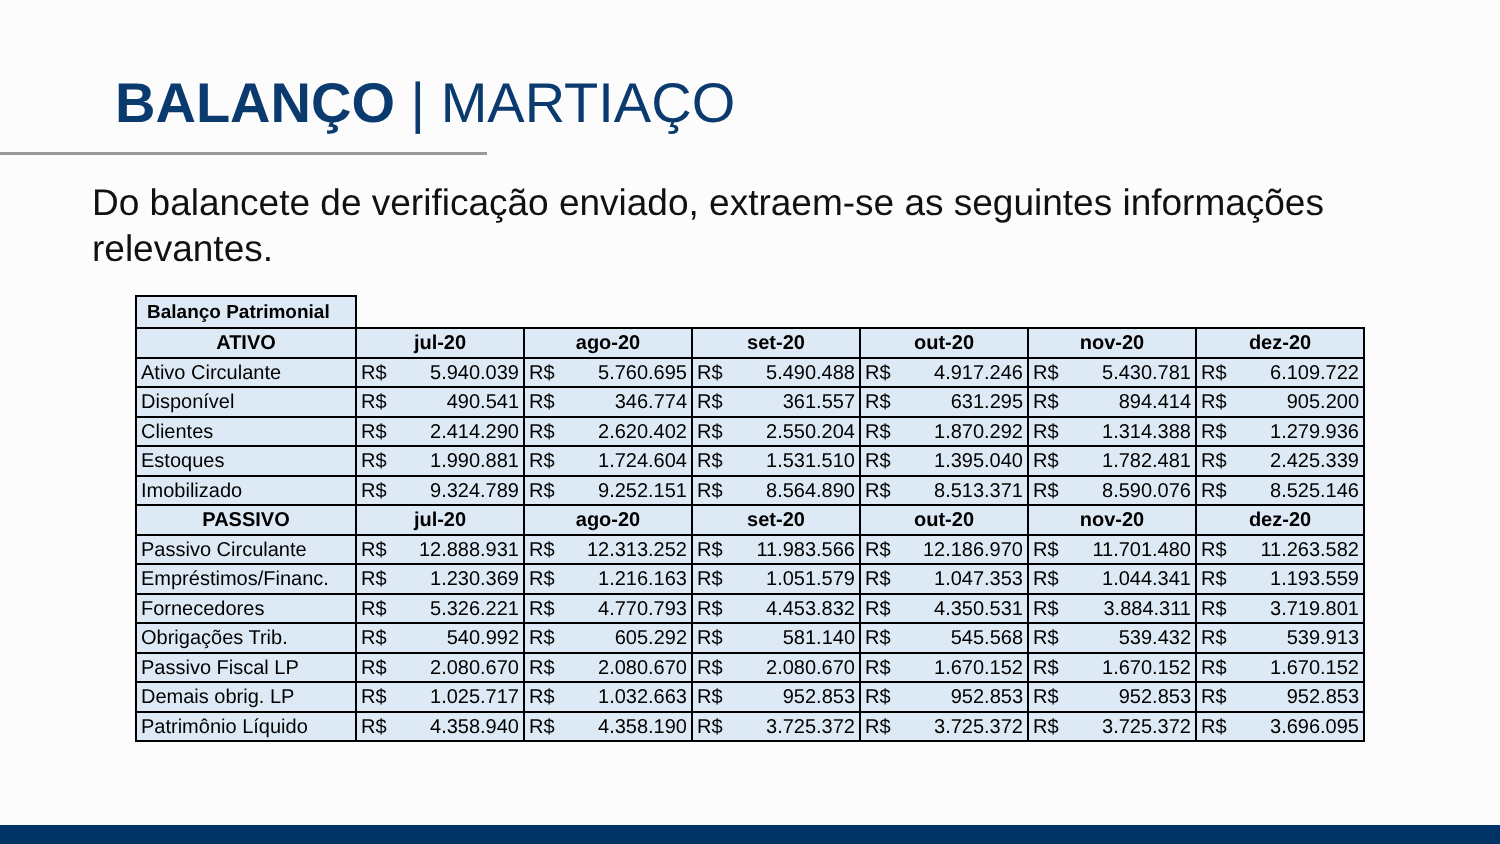BALANÇO | MARTIAÇO
Do balancete de verificação enviado, extraem-se as seguintes informações relevantes.
Balanço Patrimonial
| ATIVO | jul-20 | | ago-20 | | set-20 | | out-20 | | nov-20 | | dez-20 | |
| --- | --- | --- | --- | --- | --- | --- | --- | --- | --- | --- | --- | --- |
| Ativo Circulante | R$ | 5.940.039 | R$ | 5.760.695 | R$ | 5.490.488 | R$ | 4.917.246 | R$ | 5.430.781 | R$ | 6.109.722 |
| Disponível | R$ | 490.541 | R$ | 346.774 | R$ | 361.557 | R$ | 631.295 | R$ | 894.414 | R$ | 905.200 |
| Clientes | R$ | 2.414.290 | R$ | 2.620.402 | R$ | 2.550.204 | R$ | 1.870.292 | R$ | 1.314.388 | R$ | 1.279.936 |
| Estoques | R$ | 1.990.881 | R$ | 1.724.604 | R$ | 1.531.510 | R$ | 1.395.040 | R$ | 1.782.481 | R$ | 2.425.339 |
| Imobilizado | R$ | 9.324.789 | R$ | 9.252.151 | R$ | 8.564.890 | R$ | 8.513.371 | R$ | 8.590.076 | R$ | 8.525.146 |
| PASSIVO | jul-20 | | ago-20 | | set-20 | | out-20 | | nov-20 | | dez-20 | |
| Passivo Circulante | R$ | 12.888.931 | R$ | 12.313.252 | R$ | 11.983.566 | R$ | 12.186.970 | R$ | 11.701.480 | R$ | 11.263.582 |
| Empréstimos/Financ. | R$ | 1.230.369 | R$ | 1.216.163 | R$ | 1.051.579 | R$ | 1.047.353 | R$ | 1.044.341 | R$ | 1.193.559 |
| Fornecedores | R$ | 5.326.221 | R$ | 4.770.793 | R$ | 4.453.832 | R$ | 4.350.531 | R$ | 3.884.311 | R$ | 3.719.801 |
| Obrigações Trib. | R$ | 540.992 | R$ | 605.292 | R$ | 581.140 | R$ | 545.568 | R$ | 539.432 | R$ | 539.913 |
| Passivo Fiscal LP | R$ | 2.080.670 | R$ | 2.080.670 | R$ | 2.080.670 | R$ | 1.670.152 | R$ | 1.670.152 | R$ | 1.670.152 |
| Demais obrig. LP | R$ | 1.025.717 | R$ | 1.032.663 | R$ | 952.853 | R$ | 952.853 | R$ | 952.853 | R$ | 952.853 |
| Patrimônio Líquido | R$ | 4.358.940 | R$ | 4.358.190 | R$ | 3.725.372 | R$ | 3.725.372 | R$ | 3.725.372 | R$ | 3.696.095 |